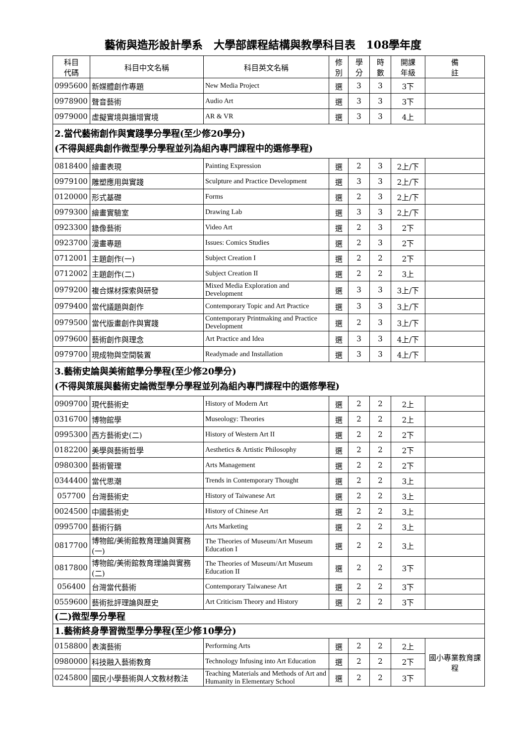藝術與造形設計學系　大學部課程結構與教學科目表　108學年度
| 科目 代碼 | 科目中文名稱 | 科目英文名稱 | 修 別 | 學 分 | 時 數 | 開課 年級 | 備 註 |
| --- | --- | --- | --- | --- | --- | --- | --- |
| 0995600 | 新媒體創作專題 | New Media Project | 選 | 3 | 3 | 3下 | |
| 0978900 | 聲音藝術 | Audio Art | 選 | 3 | 3 | 3下 | |
| 0979000 | 虛擬實境與擴增實境 | AR & VR | 選 | 3 | 3 | 4上 | |
| 2.當代藝術創作與實踐學分學程(至少修20學分) (不得與經典創作微型學分學程並列為組內專門課程中的選修學程) | | | | | | | |
| 0818400 | 繪畫表現 | Painting Expression | 選 | 2 | 3 | 2上/下 | |
| 0979100 | 雕塑應用與實踐 | Sculpture and Practice Development | 選 | 3 | 3 | 2上/下 | |
| 0120000 | 形式基礎 | Forms | 選 | 2 | 3 | 2上/下 | |
| 0979300 | 繪畫實驗室 | Drawing Lab | 選 | 3 | 3 | 2上/下 | |
| 0923300 | 錄像藝術 | Video Art | 選 | 2 | 3 | 2下 | |
| 0923700 | 漫畫專題 | Issues: Comics Studies | 選 | 2 | 3 | 2下 | |
| 0712001 | 主題創作(一) | Subject Creation I | 選 | 2 | 2 | 2下 | |
| 0712002 | 主題創作(二) | Subject Creation II | 選 | 2 | 2 | 3上 | |
| 0979200 | 複合媒材探索與研發 | Mixed Media Exploration and Development | 選 | 3 | 3 | 3上/下 | |
| 0979400 | 當代議題與創作 | Contemporary Topic and Art Practice | 選 | 3 | 3 | 3上/下 | |
| 0979500 | 當代版畫創作與實踐 | Contemporary Printmaking and Practice Development | 選 | 2 | 3 | 3上/下 | |
| 0979600 | 藝術創作與理念 | Art Practice and Idea | 選 | 3 | 3 | 4上/下 | |
| 0979700 | 現成物與空間裝置 | Readymade and Installation | 選 | 3 | 3 | 4上/下 | |
| 3.藝術史論與美術館學分學程(至少修20學分) (不得與策展與藝術史論微型學分學程並列為組內專門課程中的選修學程) | | | | | | | |
| 0909700 | 現代藝術史 | History of Modern Art | 選 | 2 | 2 | 2上 | |
| 0316700 | 博物館學 | Museology: Theories | 選 | 2 | 2 | 2上 | |
| 0995300 | 西方藝術史(二) | History of Western Art II | 選 | 2 | 2 | 2下 | |
| 0182200 | 美學與藝術哲學 | Aesthetics & Artistic Philosophy | 選 | 2 | 2 | 2下 | |
| 0980300 | 藝術管理 | Arts Management | 選 | 2 | 2 | 2下 | |
| 0344400 | 當代思潮 | Trends in Contemporary Thought | 選 | 2 | 2 | 3上 | |
| 057700 | 台灣藝術史 | History of Taiwanese Art | 選 | 2 | 2 | 3上 | |
| 0024500 | 中國藝術史 | History of Chinese Art | 選 | 2 | 2 | 3上 | |
| 0995700 | 藝術行銷 | Arts Marketing | 選 | 2 | 2 | 3上 | |
| 0817700 | 博物館/美術館教育理論與實務(一) | The Theories of Museum/Art Museum Education I | 選 | 2 | 2 | 3上 | |
| 0817800 | 博物館/美術館教育理論與實務(二) | The Theories of Museum/Art Museum Education II | 選 | 2 | 2 | 3下 | |
| 056400 | 台灣當代藝術 | Contemporary Taiwanese Art | 選 | 2 | 2 | 3下 | |
| 0559600 | 藝術批評理論與歷史 | Art Criticism Theory and History | 選 | 2 | 2 | 3下 | |
| (二)微型學分學程 | | | | | | | |
| 1.藝術終身學習微型學分學程(至少修10學分) | | | | | | | |
| 0158800 | 表演藝術 | Performing Arts | 選 | 2 | 2 | 2上 | 國小專業教育課程 |
| 0980000 | 科技融入藝術教育 | Technology Infusing into Art Education | 選 | 2 | 2 | 2下 | |
| 0245800 | 國民小學藝術與人文教材教法 | Teaching Materials and Methods of Art and Humanity in Elementary School | 選 | 2 | 2 | 3下 | |